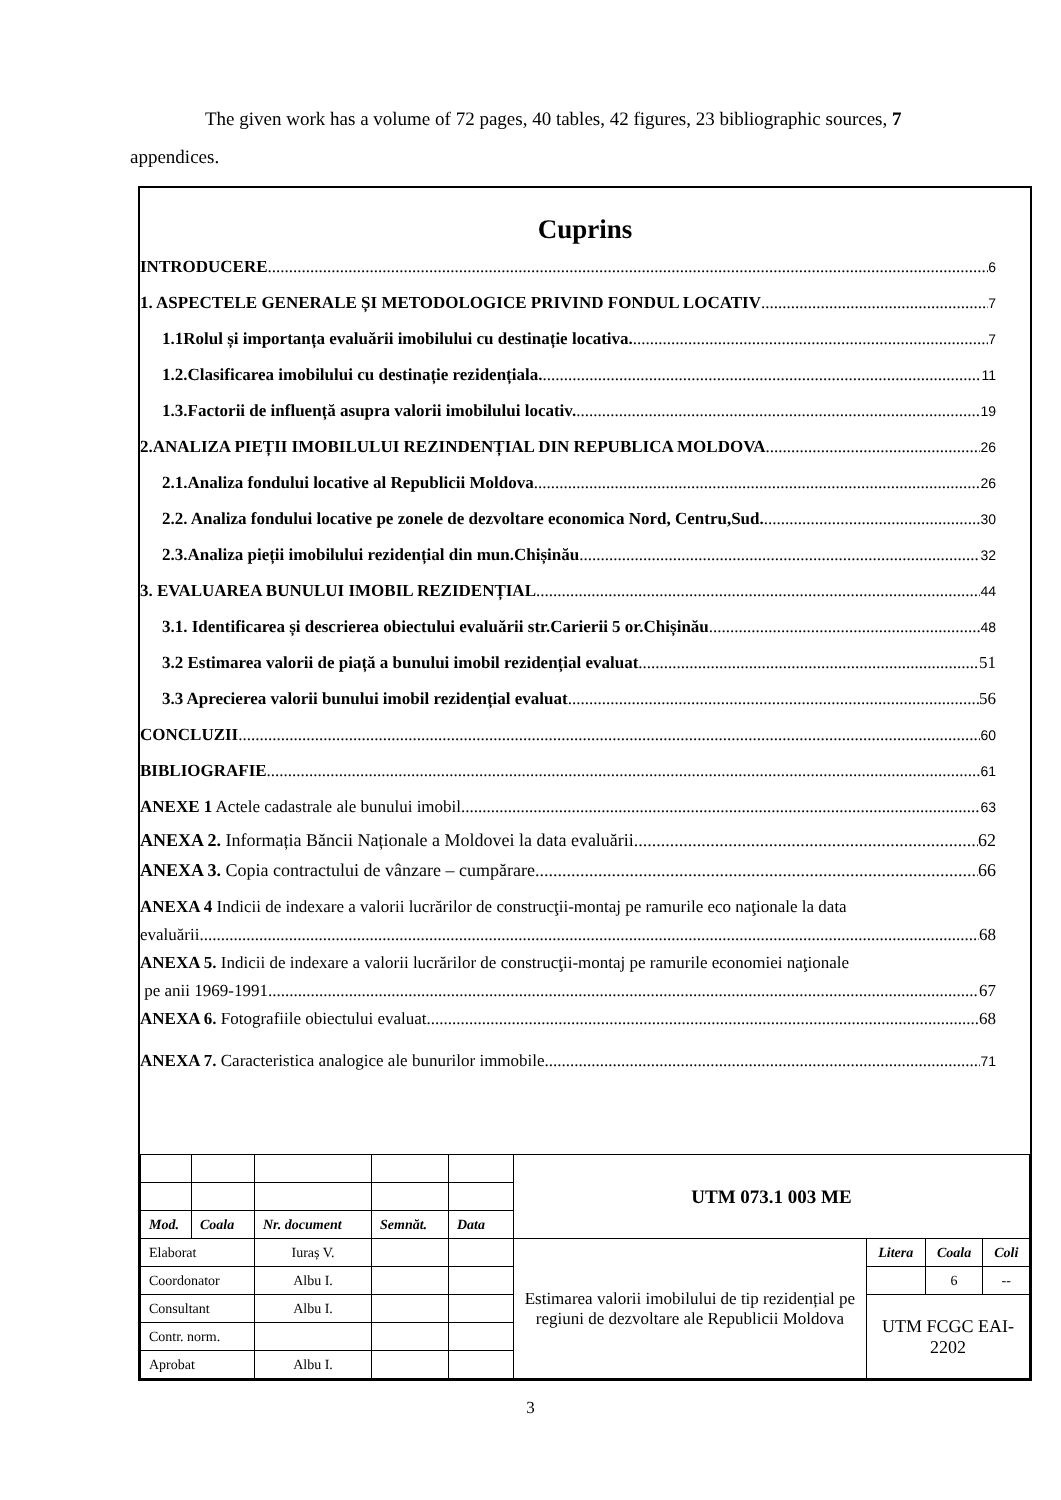The given work has a volume of 72 pages, 40 tables, 42 figures, 23 bibliographic sources, 7 appendices.
Cuprins
INTRODUCERE 6
1. ASPECTELE GENERALE ȘI METODOLOGICE PRIVIND FONDUL LOCATIV 7
1.1Rolul și importanța evaluării imobilului cu destinație locativa. 7
1.2.Clasificarea imobilului cu destinație rezidențiala. 11
1.3.Factorii de influență asupra valorii imobilului locativ. 19
2.ANALIZA PIEȚII IMOBILULUI REZINDENȚIAL DIN REPUBLICA MOLDOVA 26
2.1.Analiza fondului locative al Republicii Moldova 26
2.2. Analiza fondului locative pe zonele de dezvoltare economica Nord, Centru,Sud. 30
2.3.Analiza pieții imobilului rezidențial din mun.Chișinău 32
3. EVALUAREA BUNULUI IMOBIL REZIDENȚIAL 44
3.1. Identificarea și descrierea obiectului evaluării str.Carierii 5 or.Chișinău 48
3.2 Estimarea valorii de piață a bunului imobil rezidențial evaluat 51
3.3 Aprecierea valorii bunului imobil rezidențial evaluat 56
CONCLUZII 60
BIBLIOGRAFIE 61
ANEXE 1 Actele cadastrale ale bunului imobil 63
ANEXA 2. Informația Băncii Naționale a Moldovei la data evaluării 62
ANEXA 3. Copia contractului de vânzare – cumpărare 66
ANEXA 4 Indicii de indexare a valorii lucrărilor de construcţii-montaj pe ramurile eco naţionale la data
evaluării 68
ANEXA 5. Indicii de indexare a valorii lucrărilor de construcţii-montaj pe ramurile economiei naţionale
pe anii 1969-1991 67
ANEXA 6. Fotografiile obiectului evaluat 68
ANEXA 7. Caracteristica analogice ale bunurilor immobile 71
| | | | | | UTM 073.1 003 ME | | | |
| Mod. | Coala | Nr. document | Semnăt. | Data | | | | |
| Elaborat | | Iuraș V. | | | Estimarea valorii imobilului de tip rezidențial pe regiuni de dezvoltare ale Republicii Moldova | Litera | Coala | Coli |
| Coordonator | | Albu I. | | | | | 6 | -- |
| Consultant | | Albu I. | | | | UTM FCGC EAI-2202 | | |
| Contr. norm. | | | | | | | | |
| Aprobat | | Albu I. | | | | | | |
3